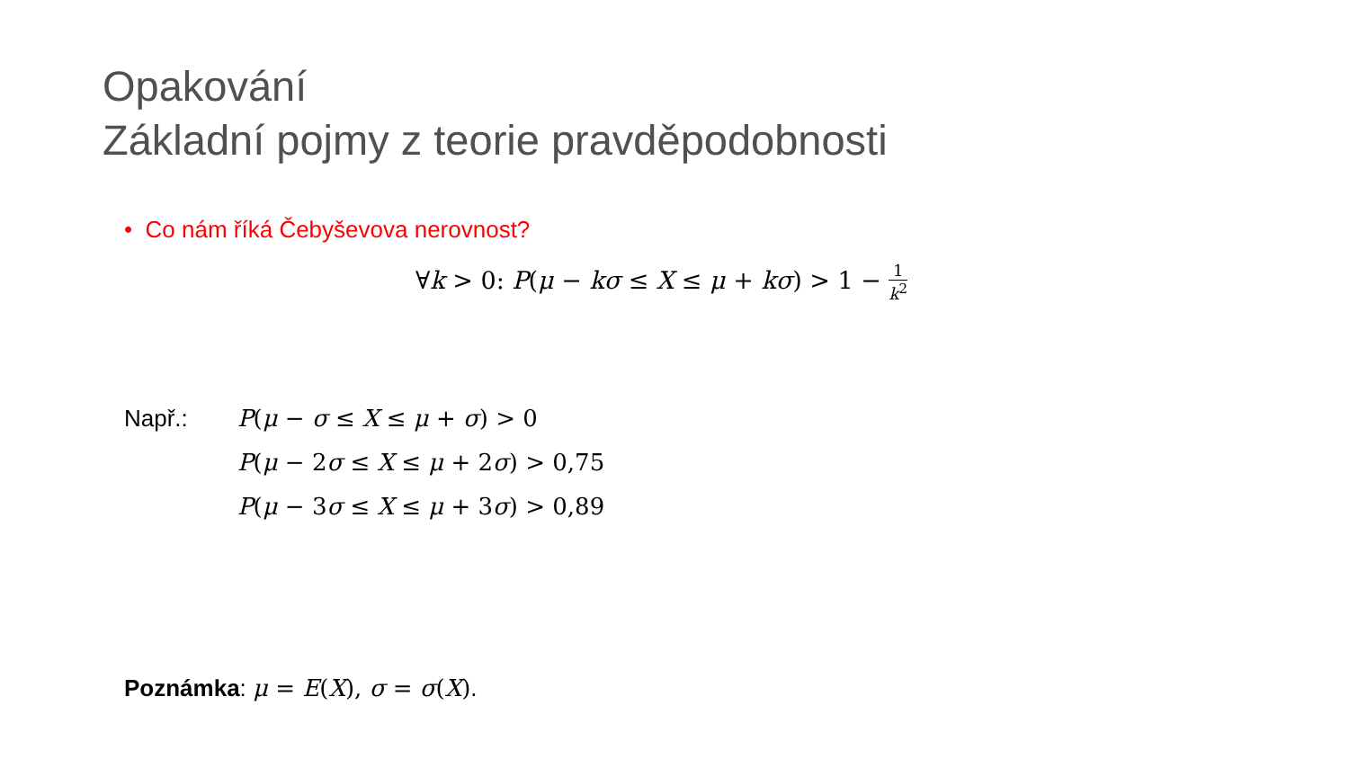Opakování
Základní pojmy z teorie pravděpodobnosti
• Co nám říká Čebyševova nerovnost?
∀k > 0: P(μ − kσ ≤ X ≤ μ + kσ) > 1 − 1 k<sup>2</sup>
Např.:
P(μ − σ ≤ X ≤ μ + σ) > 0
P(μ − 2σ ≤ X ≤ μ + 2σ) > 0,75
P(μ − 3σ ≤ X ≤ μ + 3σ) > 0,89
Poznámka: μ = E(X), σ = σ(X).